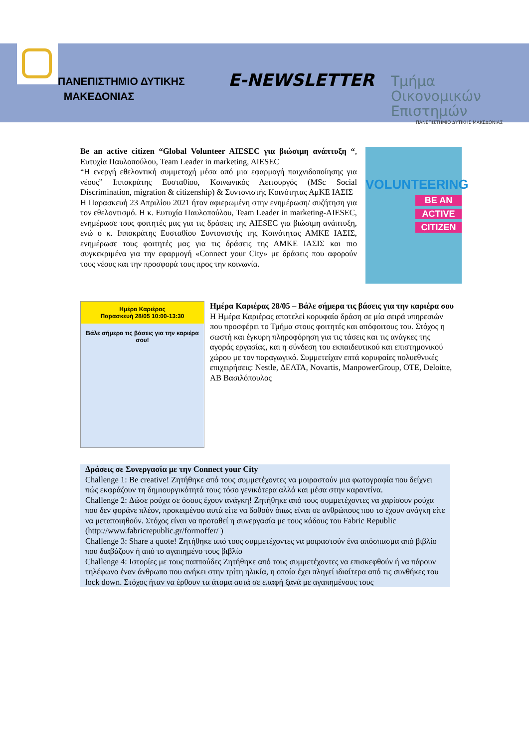ΠΑΝΕΠΙΣΤΗΜΙΟ ΔΥΤΙΚΗΣ
ΜΑΚΕΔΟΝΙΑΣ
E-NEWSLETTER
Τμήμα
Οικονομικών
Επιστημών
ΠΑΝΕΠΙΣΤΗΜΙΟ ΔΥΤΙΚΗΣ ΜΑΚΕΔΟΝΙΑΣ
Be an active citizen “Global Volunteer AIESEC για βιώσιμη ανάπτυξη “, Ευτυχία Παυλοπούλου, Team Leader in marketing, AIESEC
“Η ενεργή εθελοντική συμμετοχή μέσα από μια εφαρμογή παιχνιδοποίησης για νέους” Ιπποκράτης Ευσταθίου, Κοινωνικός Λειτουργός (MSc Social Discrimination, migration & citizenship) & Συντονιστής Κοινότητας ΑμΚΕ ΙΑΣΙΣ
Η Παρασκευή 23 Απριλίου 2021 ήταν αφιερωμένη στην ενημέρωση/ συζήτηση για τον εθελοντισμό. Η κ. Ευτυχία Παυλοπούλου, Team Leader in marketing-AIESEC, ενημέρωσε τους φοιτητές μας για τις δράσεις της AIESEC για βιώσιμη ανάπτυξη, ενώ ο κ. Ιπποκράτης Ευσταθίου Συντονιστής της Κοινότητας ΑΜΚΕ ΙΑΣΙΣ, ενημέρωσε τους φοιτητές μας για τις δράσεις της ΑΜΚΕ ΙΑΣΙΣ και πιο συγκεκριμένα για την εφαρμογή «Connect your City» με δράσεις που αφορούν τους νέους και την προσφορά τους προς την κοινωνία.
VOLUNTEERING
BE AN
ACTIVE
CITIZEN
Ημέρα Καριέρας
Παρασκευή 28/05 10:00-13:30
Βάλε σήμερα τις βάσεις για την καριέρα σου!
Ημέρα Καριέρας 28/05 – Βάλε σήμερα τις βάσεις για την καριέρα σου
Η Ημέρα Καριέρας αποτελεί κορυφαία δράση σε μία σειρά υπηρεσιών που προσφέρει το Τμήμα στους φοιτητές και απόφοιτους του. Στόχος η σωστή και έγκυρη πληροφόρηση για τις τάσεις και τις ανάγκες της αγοράς εργασίας, και η σύνδεση του εκπαιδευτικού και επιστημονικού χώρου με τον παραγωγικό. Συμμετείχαν επτά κορυφαίες πολυεθνικές επιχειρήσεις: Nestle, ΔΕΛΤΑ, Novartis, ManpowerGroup, OTE, Deloitte, AB Βασιλόπουλος
Δράσεις σε Συνεργασία με την Connect your City
Challenge 1: Be creative! Ζητήθηκε από τους συμμετέχοντες να μοιραστούν μια φωτογραφία που δείχνει πώς εκφράζουν τη δημιουργικότητά τους τόσο γενικότερα αλλά και μέσα στην καραντίνα.
Challenge 2: Δώσε ρούχα σε όσους έχουν ανάγκη! Ζητήθηκε από τους συμμετέχοντες να χαρίσουν ρούχα που δεν φοράνε πλέον, προκειμένου αυτά είτε να δοθούν όπως είναι σε ανθρώπους που το έχουν ανάγκη είτε να μεταποιηθούν. Στόχος είναι να προταθεί η συνεργασία με τους κάδους του Fabric Republic (http://www.fabricrepublic.gr/formoffer/ )
Challenge 3: Share a quote! Ζητήθηκε από τους συμμετέχοντες να μοιραστούν ένα απόσπασμα από βιβλίο που διαβάζουν ή από το αγαπημένο τους βιβλίο
Challenge 4: Ιστορίες με τους παππούδες Ζητήθηκε από τους συμμετέχοντες να επισκεφθούν ή να πάρουν τηλέφωνο έναν άνθρωπο που ανήκει στην τρίτη ηλικία, η οποία έχει πληγεί ιδιαίτερα από τις συνθήκες του lock down. Στόχος ήταν να έρθουν τα άτομα αυτά σε επαφή ξανά με αγαπημένους τους